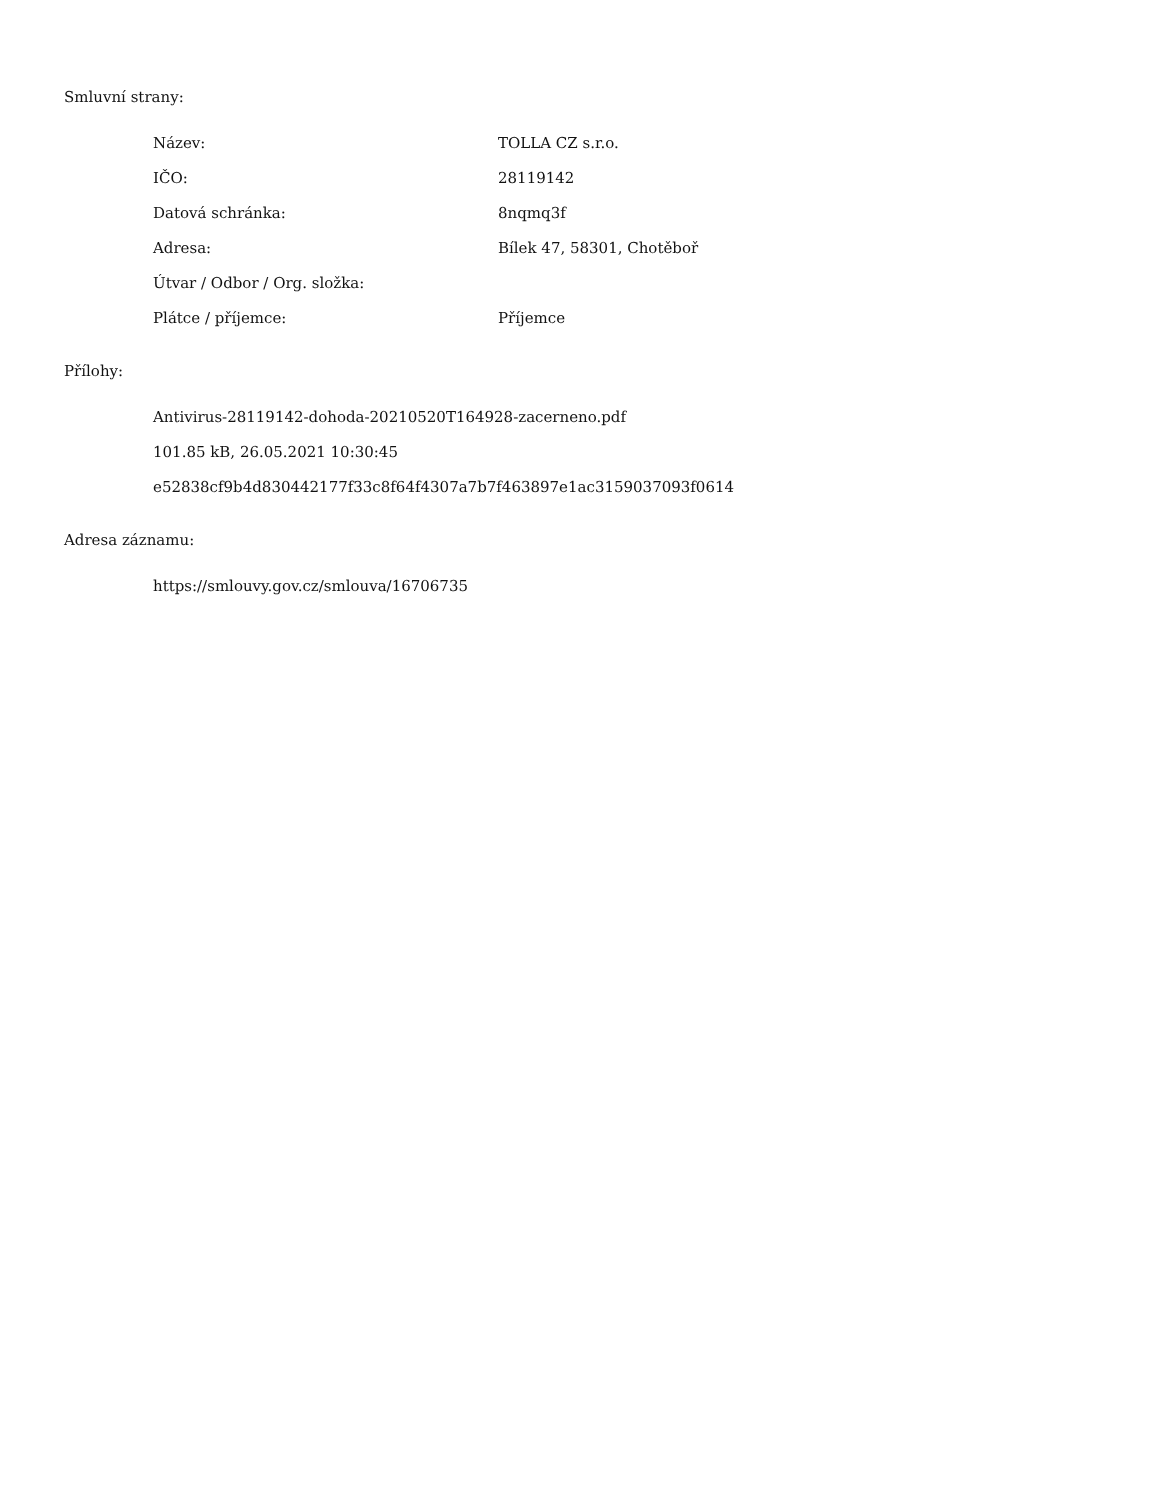Smluvní strany:
| Název: | TOLLA CZ s.r.o. |
| IČO: | 28119142 |
| Datová schránka: | 8nqmq3f |
| Adresa: | Bílek 47, 58301, Chotěboř |
| Útvar / Odbor / Org. složka: | |
| Plátce / příjemce: | Příjemce |
Přílohy:
Antivirus-28119142-dohoda-20210520T164928-zacerneno.pdf
101.85 kB, 26.05.2021 10:30:45
e52838cf9b4d830442177f33c8f64f4307a7b7f463897e1ac3159037093f0614
Adresa záznamu:
https://smlouvy.gov.cz/smlouva/16706735